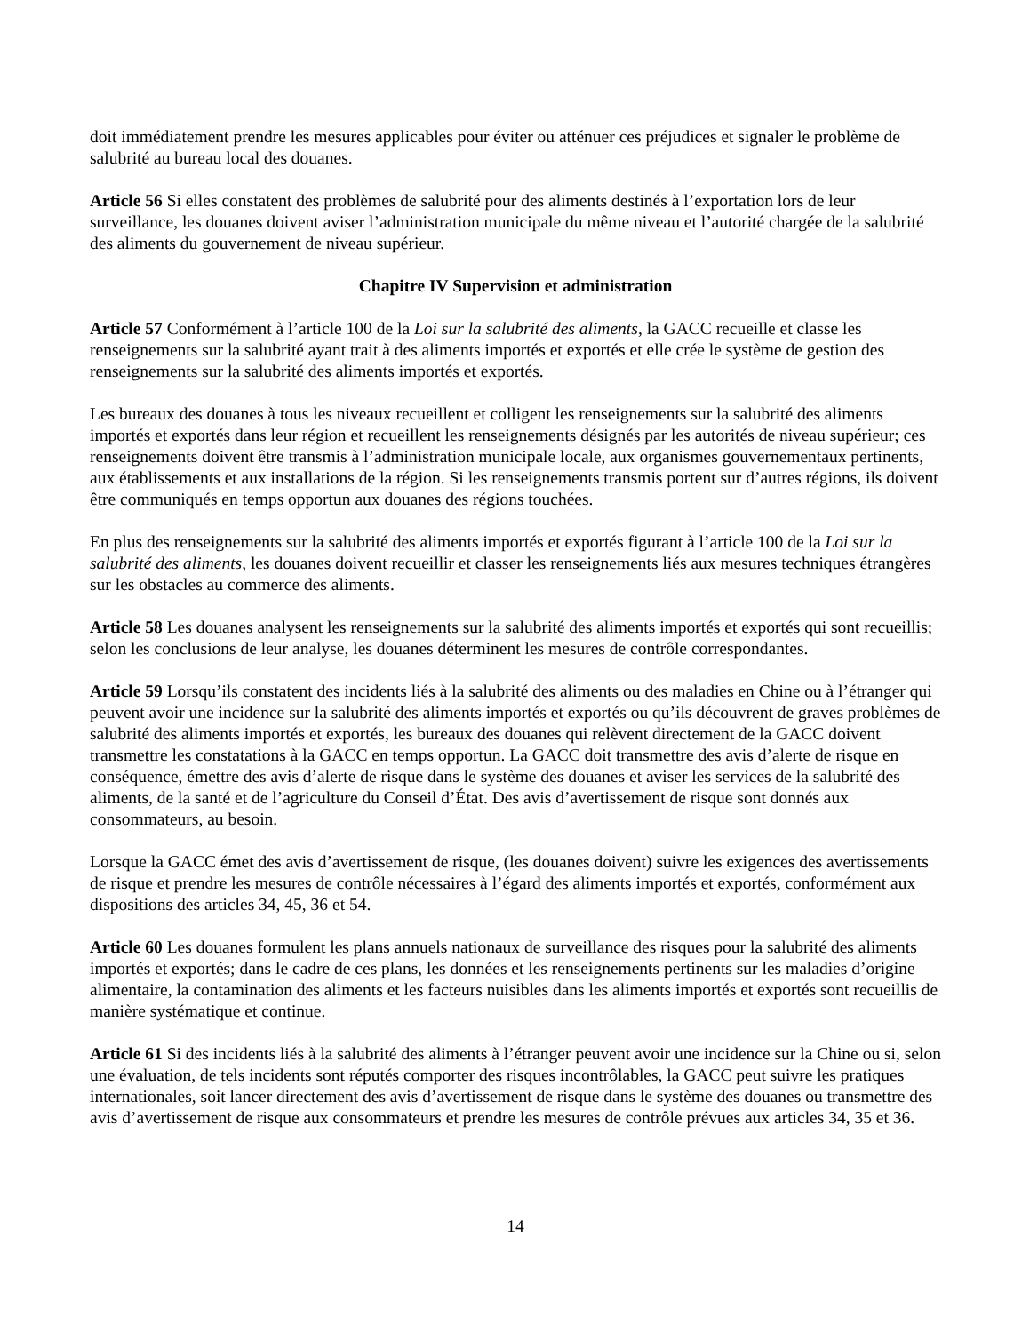doit immédiatement prendre les mesures applicables pour éviter ou atténuer ces préjudices et signaler le problème de salubrité au bureau local des douanes.
Article 56 Si elles constatent des problèmes de salubrité pour des aliments destinés à l’exportation lors de leur surveillance, les douanes doivent aviser l’administration municipale du même niveau et l’autorité chargée de la salubrité des aliments du gouvernement de niveau supérieur.
Chapitre IV Supervision et administration
Article 57 Conformément à l’article 100 de la Loi sur la salubrité des aliments, la GACC recueille et classe les renseignements sur la salubrité ayant trait à des aliments importés et exportés et elle crée le système de gestion des renseignements sur la salubrité des aliments importés et exportés.
Les bureaux des douanes à tous les niveaux recueillent et colligent les renseignements sur la salubrité des aliments importés et exportés dans leur région et recueillent les renseignements désignés par les autorités de niveau supérieur; ces renseignements doivent être transmis à l’administration municipale locale, aux organismes gouvernementaux pertinents, aux établissements et aux installations de la région. Si les renseignements transmis portent sur d’autres régions, ils doivent être communiqués en temps opportun aux douanes des régions touchées.
En plus des renseignements sur la salubrité des aliments importés et exportés figurant à l’article 100 de la Loi sur la salubrité des aliments, les douanes doivent recueillir et classer les renseignements liés aux mesures techniques étrangères sur les obstacles au commerce des aliments.
Article 58 Les douanes analysent les renseignements sur la salubrité des aliments importés et exportés qui sont recueillis; selon les conclusions de leur analyse, les douanes déterminent les mesures de contrôle correspondantes.
Article 59 Lorsqu’ils constatent des incidents liés à la salubrité des aliments ou des maladies en Chine ou à l’étranger qui peuvent avoir une incidence sur la salubrité des aliments importés et exportés ou qu’ils découvrent de graves problèmes de salubrité des aliments importés et exportés, les bureaux des douanes qui relèvent directement de la GACC doivent transmettre les constatations à la GACC en temps opportun. La GACC doit transmettre des avis d’alerte de risque en conséquence, émettre des avis d’alerte de risque dans le système des douanes et aviser les services de la salubrité des aliments, de la santé et de l’agriculture du Conseil d’État. Des avis d’avertissement de risque sont donnés aux consommateurs, au besoin.
Lorsque la GACC émet des avis d’avertissement de risque, (les douanes doivent) suivre les exigences des avertissements de risque et prendre les mesures de contrôle nécessaires à l’égard des aliments importés et exportés, conformément aux dispositions des articles 34, 45, 36 et 54.
Article 60 Les douanes formulent les plans annuels nationaux de surveillance des risques pour la salubrité des aliments importés et exportés; dans le cadre de ces plans, les données et les renseignements pertinents sur les maladies d’origine alimentaire, la contamination des aliments et les facteurs nuisibles dans les aliments importés et exportés sont recueillis de manière systématique et continue.
Article 61 Si des incidents liés à la salubrité des aliments à l’étranger peuvent avoir une incidence sur la Chine ou si, selon une évaluation, de tels incidents sont réputés comporter des risques incontrôlables, la GACC peut suivre les pratiques internationales, soit lancer directement des avis d’avertissement de risque dans le système des douanes ou transmettre des avis d’avertissement de risque aux consommateurs et prendre les mesures de contrôle prévues aux articles 34, 35 et 36.
14